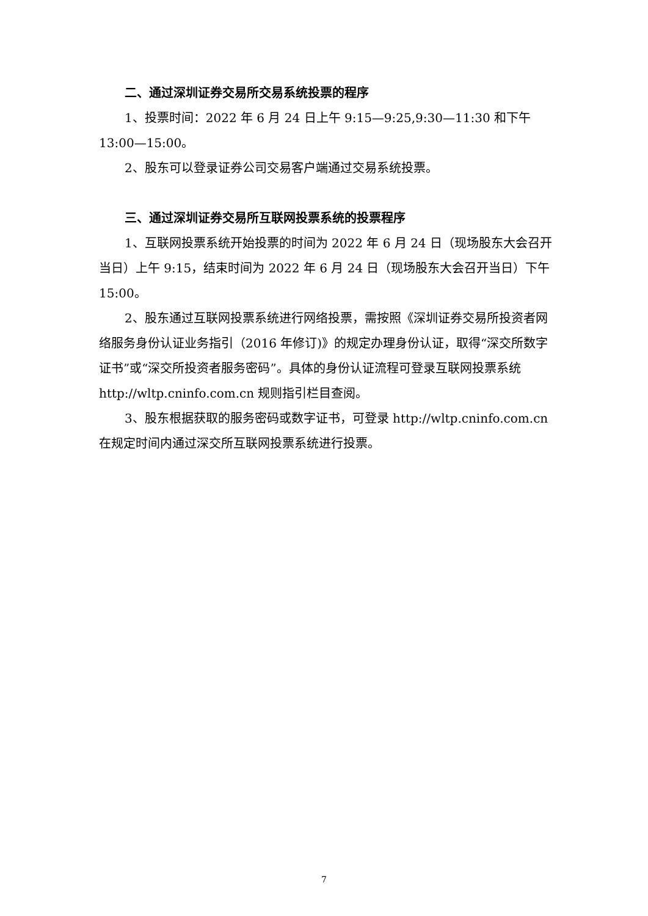二、通过深圳证券交易所交易系统投票的程序
1、投票时间：2022 年 6 月 24 日上午 9:15—9:25,9:30—11:30 和下午13:00—15:00。
2、股东可以登录证券公司交易客户端通过交易系统投票。
三、通过深圳证券交易所互联网投票系统的投票程序
1、互联网投票系统开始投票的时间为 2022 年 6 月 24 日（现场股东大会召开当日）上午 9:15，结束时间为 2022 年 6 月 24 日（现场股东大会召开当日）下午 15:00。
2、股东通过互联网投票系统进行网络投票，需按照《深圳证券交易所投资者网络服务身份认证业务指引（2016 年修订)》的规定办理身份认证，取得“深交所数字证书”或“深交所投资者服务密码”。具体的身份认证流程可登录互联网投票系统 http://wltp.cninfo.com.cn 规则指引栏目查阅。
3、股东根据获取的服务密码或数字证书，可登录 http://wltp.cninfo.com.cn 在规定时间内通过深交所互联网投票系统进行投票。
7